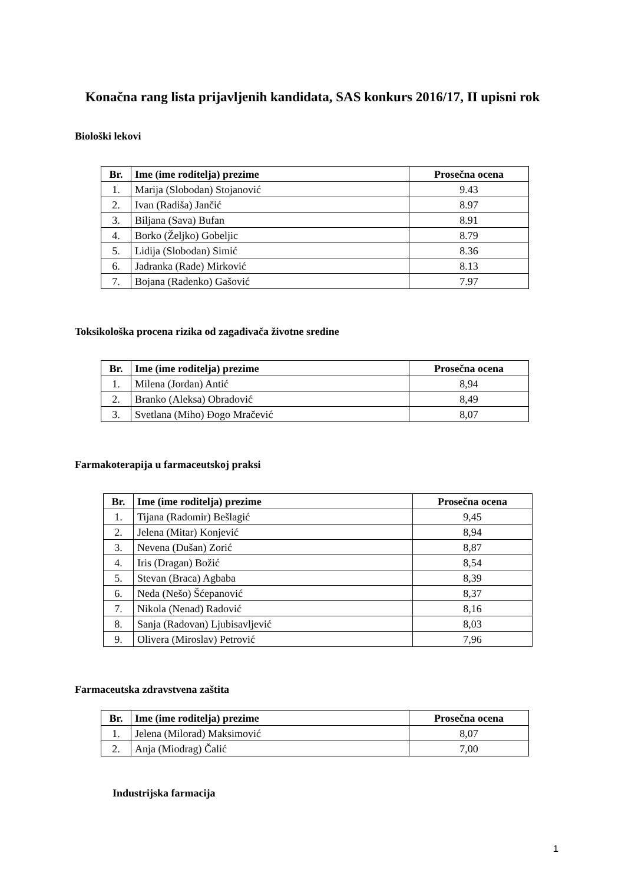Konačna rang lista prijavljenih kandidata, SAS konkurs 2016/17, II upisni rok
Biološki lekovi
| Br. | Ime (ime roditelja) prezime | Prosečna ocena |
| --- | --- | --- |
| 1. | Marija (Slobodan) Stojanović | 9.43 |
| 2. | Ivan (Radiša) Jančić | 8.97 |
| 3. | Biljana (Sava) Bufan | 8.91 |
| 4. | Borko (Željko) Gobeljic | 8.79 |
| 5. | Lidija (Slobodan) Simić | 8.36 |
| 6. | Jadranka (Rade) Mirković | 8.13 |
| 7. | Bojana (Radenko) Gašović | 7.97 |
Toksikološka procena rizika od zagađivača životne sredine
| Br. | Ime (ime roditelja) prezime | Prosečna ocena |
| --- | --- | --- |
| 1. | Milena (Jordan) Antić | 8,94 |
| 2. | Branko (Aleksa) Obradović | 8,49 |
| 3. | Svetlana (Miho) Đogo Mračević | 8,07 |
Farmakoterapija u farmaceutskoj praksi
| Br. | Ime (ime roditelja) prezime | Prosečna ocena |
| --- | --- | --- |
| 1. | Tijana (Radomir) Bešlagić | 9,45 |
| 2. | Jelena (Mitar) Konjević | 8,94 |
| 3. | Nevena (Dušan) Zorić | 8,87 |
| 4. | Iris (Dragan) Božić | 8,54 |
| 5. | Stevan (Braca) Agbaba | 8,39 |
| 6. | Neda (Nešo) Šćepanović | 8,37 |
| 7. | Nikola (Nenad) Radović | 8,16 |
| 8. | Sanja (Radovan) Ljubisavljević | 8,03 |
| 9. | Olivera (Miroslav) Petrović | 7,96 |
Farmaceutska zdravstvena zaštita
| Br. | Ime (ime roditelja) prezime | Prosečna ocena |
| --- | --- | --- |
| 1. | Jelena (Milorad) Maksimović | 8,07 |
| 2. | Anja (Miodrag) Čalić | 7,00 |
Industrijska farmacija
1